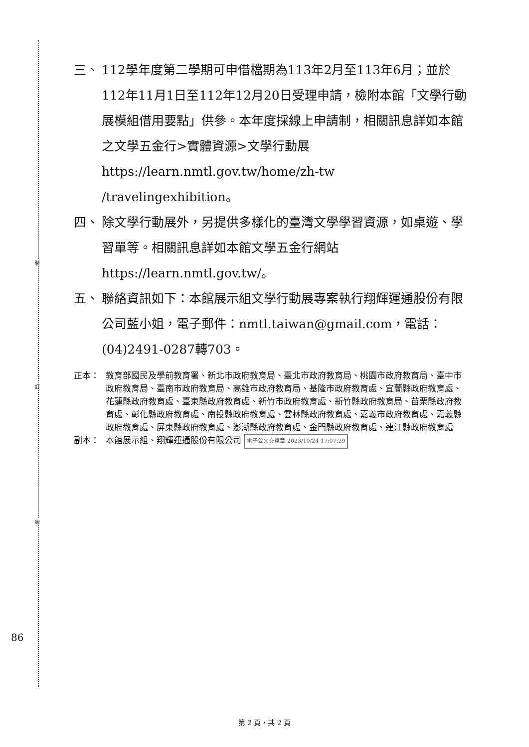裝
訂
線
86
三、 112學年度第二學期可申借檔期為113年2月至113年6月；並於112年11月1日至112年12月20日受理申請，檢附本館「文學行動展模組借用要點」供參。本年度採線上申請制，相關訊息詳如本館之文學五金行>實體資源>文學行動展 https://learn.nmtl.gov.tw/home/zh-tw /travelingexhibition。
四、 除文學行動展外，另提供多樣化的臺灣文學學習資源，如桌遊、學習單等。相關訊息詳如本館文學五金行網站 https://learn.nmtl.gov.tw/。
五、 聯絡資訊如下：本館展示組文學行動展專案執行翔輝運通股份有限公司藍小姐，電子郵件：nmtl.taiwan@gmail.com，電話：(04)2491-0287轉703。
正本： 教育部國民及學前教育署、新北市政府教育局、臺北市政府教育局、桃園市政府教育局、臺中市政府教育局、臺南市政府教育局、高雄市政府教育局、基隆市政府教育處、宜蘭縣政府教育處、花蓮縣政府教育處、臺東縣政府教育處、新竹市政府教育處、新竹縣政府教育局、苗栗縣政府教育處、彰化縣政府教育處、南投縣政府教育處、雲林縣政府教育處、嘉義市政府教育處、嘉義縣政府教育處、屏東縣政府教育處、澎湖縣政府教育處、金門縣政府教育處、連江縣政府教育處
副本： 本館展示組、翔輝運通股份有限公司 電子公文交換章 2023/10/24 17:07:29
第 2 頁，共 2 頁